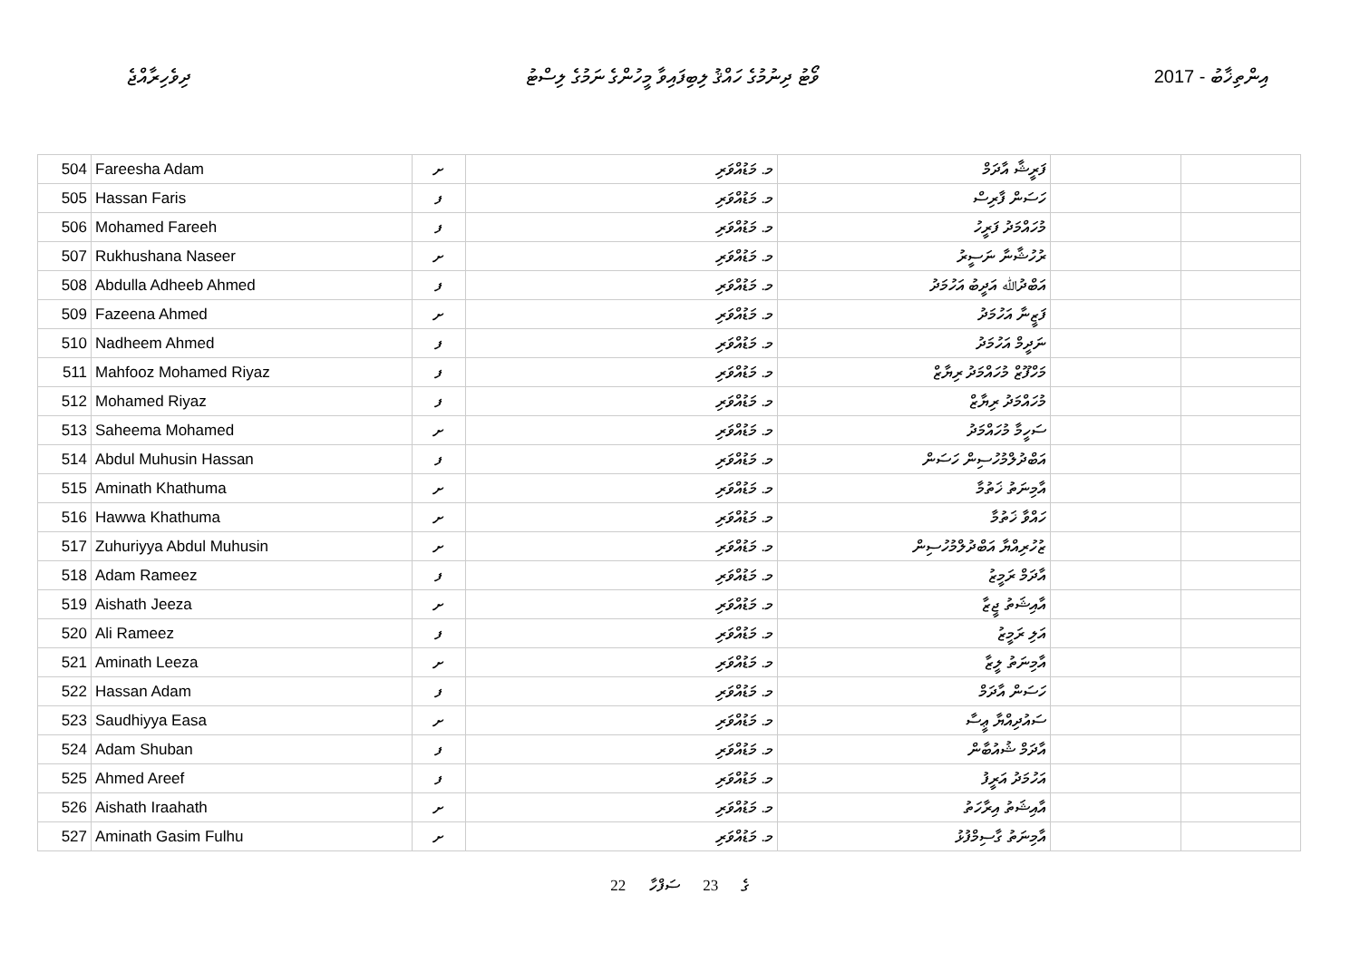ދިވެހިރާއްޖެ ވޯޓު ދިނުމުގެ ހައްޤު ލިބިފައިވާ މީހުންގެ ނަމުގެ ލިސްޓު 2017 - އިންތިޚާބު
| 504 | Fareesha Adam | ށ | މ. މަޑުއްވަރި | ފަރީޝާ އާދަމް | | |
| 505 | Hassan Faris | ފ | މ. މަޑުއްވަރި | ހަސަން ފާރިސް | | |
| 506 | Mohamed Fareeh | ފ | މ. މަޑުއްވަރި | މުހައްމަދު ފަރީހު | | |
| 507 | Rukhushana Naseer | ށ | މ. މަޑުއްވަރި | ރުހުޝާނާ ނަސީރު | | |
| 508 | Abdulla Adheeb Ahmed | ފ | މ. މަޑުއްވަރި | އަބްދުﷲ އަދީބު އަހުމަދު | | |
| 509 | Fazeena Ahmed | ށ | މ. މަޑުއްވަރި | ފަޒީނާ އަހުމަދު | | |
| 510 | Nadheem Ahmed | ފ | މ. މަޑުއްވަރި | ނަދީމް އަހުމަދު | | |
| 511 | Mahfooz Mohamed Riyaz | ފ | މ. މަޑުއްވަރި | މަހްފޫޒް މުހައްމަދު ރިޔާޒް | | |
| 512 | Mohamed Riyaz | ފ | މ. މަޑުއްވަރި | މުހައްމަދު ރިޔާޒް | | |
| 513 | Saheema Mohamed | ށ | މ. މަޑުއްވަރި | ސަހީމާ މުހައްމަދު | | |
| 514 | Abdul Muhusin Hassan | ފ | މ. މަޑުއްވަރި | އަބްދުލްމުހުސިން ހަސަން | | |
| 515 | Aminath Khathuma | ށ | މ. މަޑުއްވަރި | އާމިނަތު ޚަތުމާ | | |
| 516 | Hawwa Khathuma | ށ | މ. މަޑުއްވަރި | ހައްވާ ޚަތުމާ | | |
| 517 | Zuhuriyya Abdul Muhusin | ށ | މ. މަޑުއްވަރި | ޒުހުރިއްޔާ އަބްދުލްމުހުސިން | | |
| 518 | Adam Rameez | ފ | މ. މަޑުއްވަރި | އާދަމް ރަމީޒު | | |
| 519 | Aishath Jeeza | ށ | މ. މަޑުއްވަރި | އާއިޝަތު ޖީޒާ | | |
| 520 | Ali Rameez | ފ | މ. މަޑުއްވަރި | އަލި ރަމީޒު | | |
| 521 | Aminath Leeza | ށ | މ. މަޑުއްވަރި | އާމިނަތު ލީޒާ | | |
| 522 | Hassan Adam | ފ | މ. މަޑުއްވަރި | ހަސަން އާދަމް | | |
| 523 | Saudhiyya Easa | ށ | މ. މަޑުއްވަރި | ސައުދިއްޔާ ޢީސާ | | |
| 524 | Adam Shuban | ފ | މ. މަޑުއްވަރި | އާދަމް ޝުއުބާން | | |
| 525 | Ahmed Areef | ފ | މ. މަޑުއްވަރި | އަހުމަދު އަރީފު | | |
| 526 | Aishath Iraahath | ށ | މ. މަޑުއްވަރި | އާއިޝަތު އިރާހަތު | | |
| 527 | Aminath Gasim Fulhu | ށ | މ. މަޑުއްވަރި | އާމިނަތު ގާސިމްފުޅު | | |
22 ގެ 23 ސަފްހާ